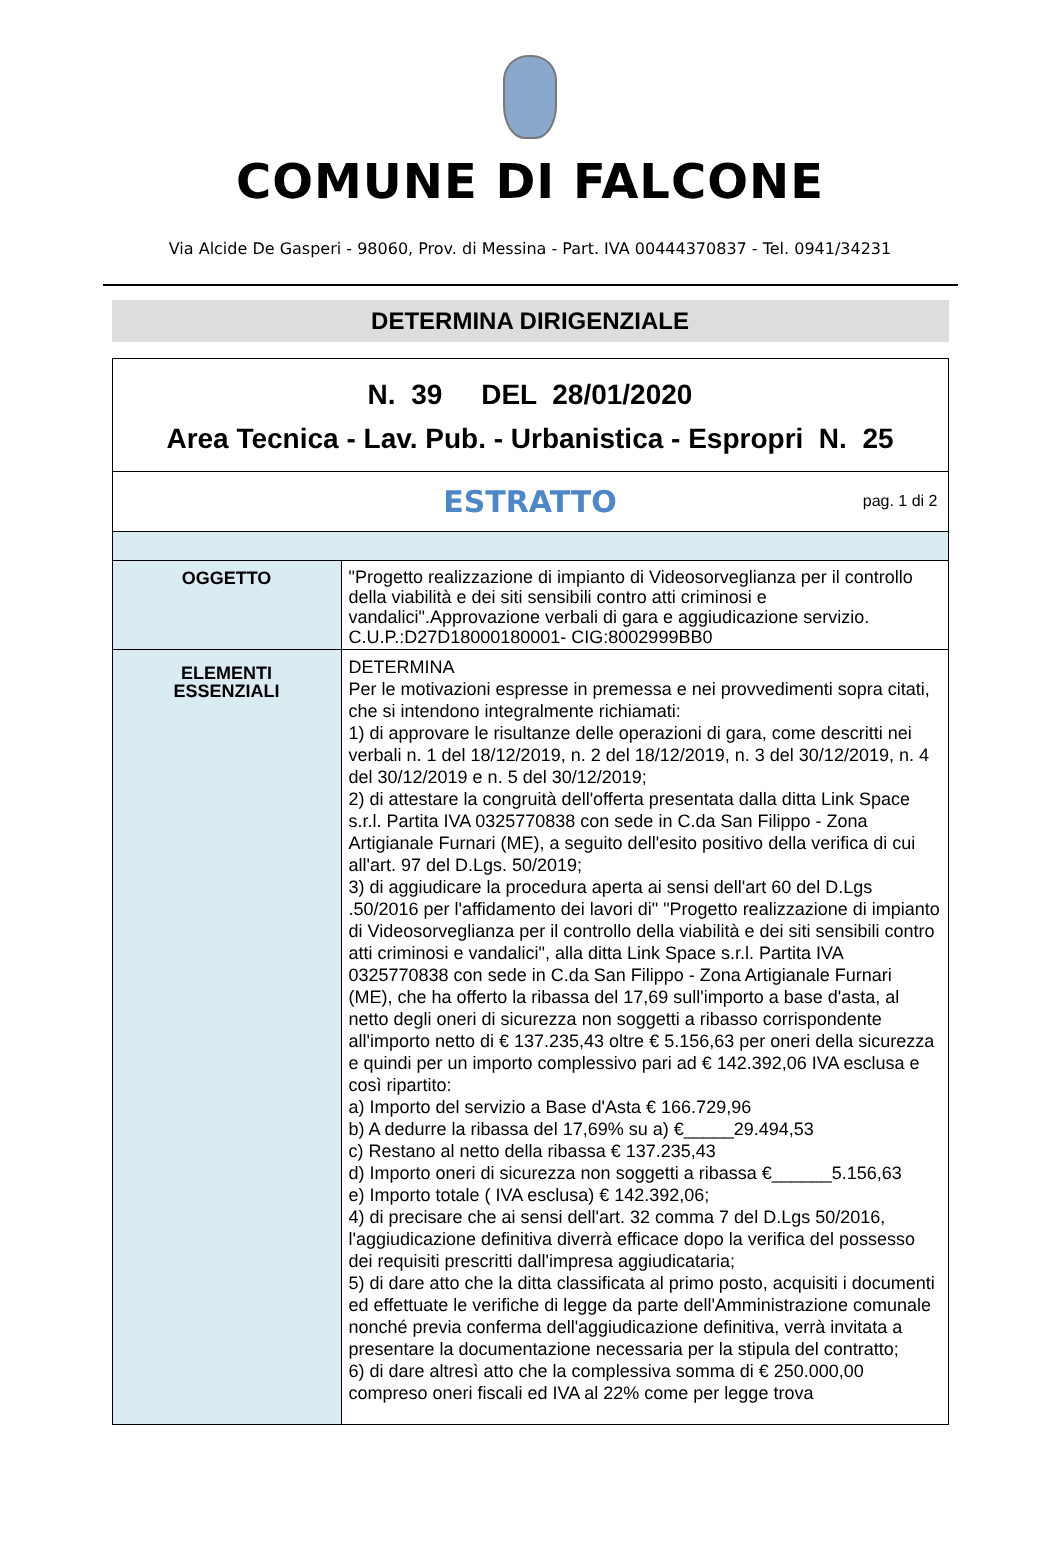COMUNE DI FALCONE
Via Alcide De Gasperi - 98060, Prov. di Messina - Part. IVA 00444370837 - Tel. 0941/34231
DETERMINA DIRIGENZIALE
| N. 39 DEL 28/01/2020 Area Tecnica - Lav. Pub. - Urbanistica - Espropri N. 25 | |
| ESTRATTO pag. 1 di 2 | |
| OGGETTO | "Progetto realizzazione di impianto di Videosorveglianza per il controllo della viabilità e dei siti sensibili contro atti criminosi e vandalici".Approvazione verbali di gara e aggiudicazione servizio. C.U.P.:D27D18000180001- CIG:8002999BB0 |
| ELEMENTI ESSENZIALI | DETERMINA Per le motivazioni espresse in premessa e nei provvedimenti sopra citati, che si intendono integralmente richiamati: 1) di approvare le risultanze delle operazioni di gara, come descritti nei verbali n. 1 del 18/12/2019, n. 2 del 18/12/2019, n. 3 del 30/12/2019, n. 4 del 30/12/2019 e n. 5 del 30/12/2019; 2) di attestare la congruità dell'offerta presentata dalla ditta Link Space s.r.l. Partita IVA 0325770838 con sede in C.da San Filippo - Zona Artigianale Furnari (ME), a seguito dell'esito positivo della verifica di cui all'art. 97 del D.Lgs. 50/2019; 3) di aggiudicare la procedura aperta ai sensi dell'art 60 del D.Lgs .50/2016 per l'affidamento dei lavori di" "Progetto realizzazione di impianto di Videosorveglianza per il controllo della viabilità e dei siti sensibili contro atti criminosi e vandalici", alla ditta Link Space s.r.l. Partita IVA 0325770838 con sede in C.da San Filippo - Zona Artigianale Furnari (ME), che ha offerto la ribassa del 17,69 sull'importo a base d'asta, al netto degli oneri di sicurezza non soggetti a ribasso corrispondente all'importo netto di € 137.235,43 oltre € 5.156,63 per oneri della sicurezza e quindi per un importo complessivo pari ad € 142.392,06 IVA esclusa e così ripartito: a) Importo del servizio a Base d'Asta € 166.729,96 b) A dedurre la ribassa del 17,69% su a) €_____29.494,53 c) Restano al netto della ribassa € 137.235,43 d) Importo oneri di sicurezza non soggetti a ribassa €______5.156,63 e) Importo totale ( IVA esclusa) € 142.392,06; 4) di precisare che ai sensi dell'art. 32 comma 7 del D.Lgs 50/2016, l'aggiudicazione definitiva diverrà efficace dopo la verifica del possesso dei requisiti prescritti dall'impresa aggiudicataria; 5) di dare atto che la ditta classificata al primo posto, acquisiti i documenti ed effettuate le verifiche di legge da parte dell'Amministrazione comunale nonché previa conferma dell'aggiudicazione definitiva, verrà invitata a presentare la documentazione necessaria per la stipula del contratto; 6) di dare altresì atto che la complessiva somma di € 250.000,00 compreso oneri fiscali ed IVA al 22% come per legge trova |